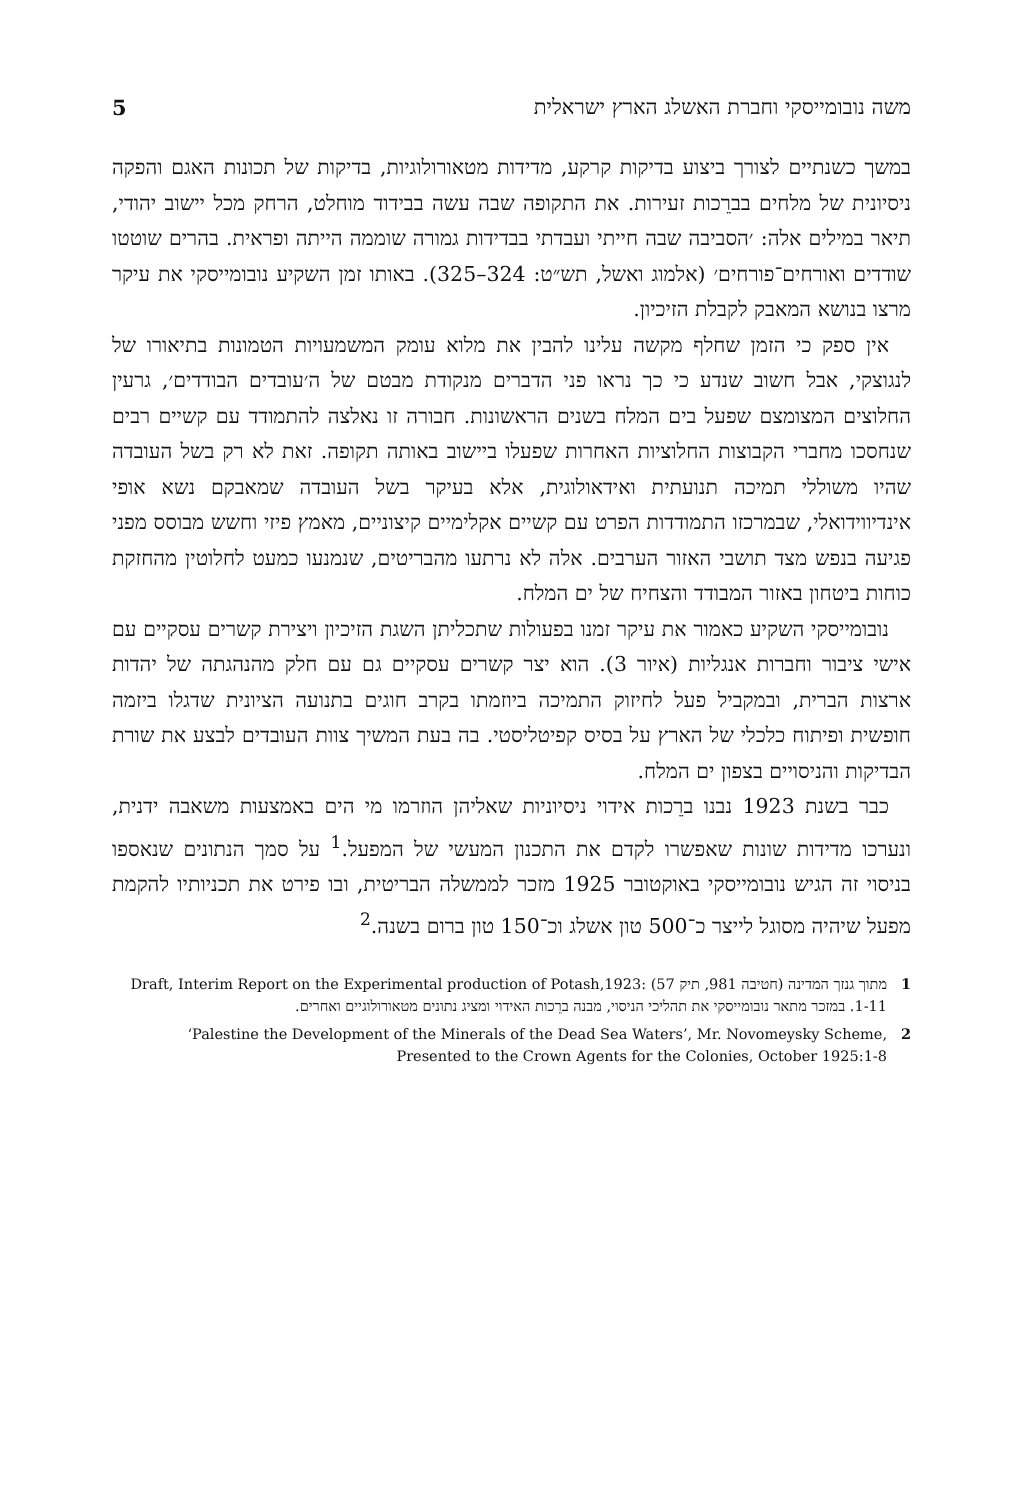משה נובומייסקי וחברת האשלג הארץ ישראלית 5
במשך כשנתיים לצורך ביצוע בדיקות קרקע, מדידות מטאורולוגיות, בדיקות של תכונות האגם והפקה ניסיונית של מלחים בברֵכות זעירות. את התקופה שבה עשה בבידוד מוחלט, הרחק מכל יישוב יהודי, תיאר במילים אלה: ׳הסביבה שבה חייתי ועבדתי בבדידות גמורה שוממה הייתה ופראית. בהרים שוטטו שודדים ואורחים־פורחים׳ (אלמוג ואשל, תש״ט: 324–325). באותו זמן השקיע נובומייסקי את עיקר מרצו בנושא המאבק לקבלת הזיכיון.
אין ספק כי הזמן שחלף מקשה עלינו להבין את מלוא עומק המשמעויות הטמונות בתיאורו של לנגוצקי, אבל חשוב שנדע כי כך נראו פני הדברים מנקודת מבטם של ה׳עובדים הבודדים׳, גרעין החלוצים המצומצם שפעל בים המלח בשנים הראשונות. חבורה זו נאלצה להתמודד עם קשיים רבים שנחסכו מחברי הקבוצות החלוציות האחרות שפעלו ביישוב באותה תקופה. זאת לא רק בשל העובדה שהיו משוללי תמיכה תנועתית ואידאולוגית, אלא בעיקר בשל העובדה שמאבקם נשא אופי אינדיווידואלי, שבמרכזו התמודדות הפרט עם קשיים אקלימיים קיצוניים, מאמץ פיזי וחשש מבוסס מפני פגיעה בנפש מצד תושבי האזור הערבים. אלה לא נרתעו מהבריטים, שנמנעו כמעט לחלוטין מהחזקת כוחות ביטחון באזור המבודד והצחיח של ים המלח.
נובומייסקי השקיע כאמור את עיקר זמנו בפעולות שתכליתן השגת הזיכיון ויצירת קשרים עסקיים עם אישי ציבור וחברות אנגליות (איור 3). הוא יצר קשרים עסקיים גם עם חלק מהנהגתה של יהדות ארצות הברית, ובמקביל פעל לחיזוק התמיכה ביוזמתו בקרב חוגים בתנועה הציונית שדגלו ביזמה חופשית ופיתוח כלכלי של הארץ על בסיס קפיטליסטי. בה בעת המשיך צוות העובדים לבצע את שורת הבדיקות והניסויים בצפון ים המלח.
כבר בשנת 1923 נבנו ברֵכות אידוי ניסיוניות שאליהן הוזרמו מי הים באמצעות משאבה ידנית, ונערכו מדידות שונות שאפשרו לקדם את התכנון המעשי של המפעל.<sup>1</sup> על סמך הנתונים שנאספו בניסוי זה הגיש נובומייסקי באוקטובר 1925 מזכר לממשלה הבריטית, ובו פירט את תכניותיו להקמת מפעל שיהיה מסוגל לייצר כ־500 טון אשלג וכ־150 טון ברום בשנה.<sup>2</sup>
1 מתוך גנזך המדינה (חטיבה 981, תיק 57) Draft, Interim Report on the Experimental production of Potash,1923: 1-11. במזכר מתאר נובומייסקי את תהליכי הניסוי, מבנה ברֵכות האידוי ומציג נתונים מטאורולוגיים ואחרים.
2 ‘Palestine the Development of the Minerals of the Dead Sea Waters’, Mr. Novomeysky Scheme, Presented to the Crown Agents for the Colonies, October 1925:1-8